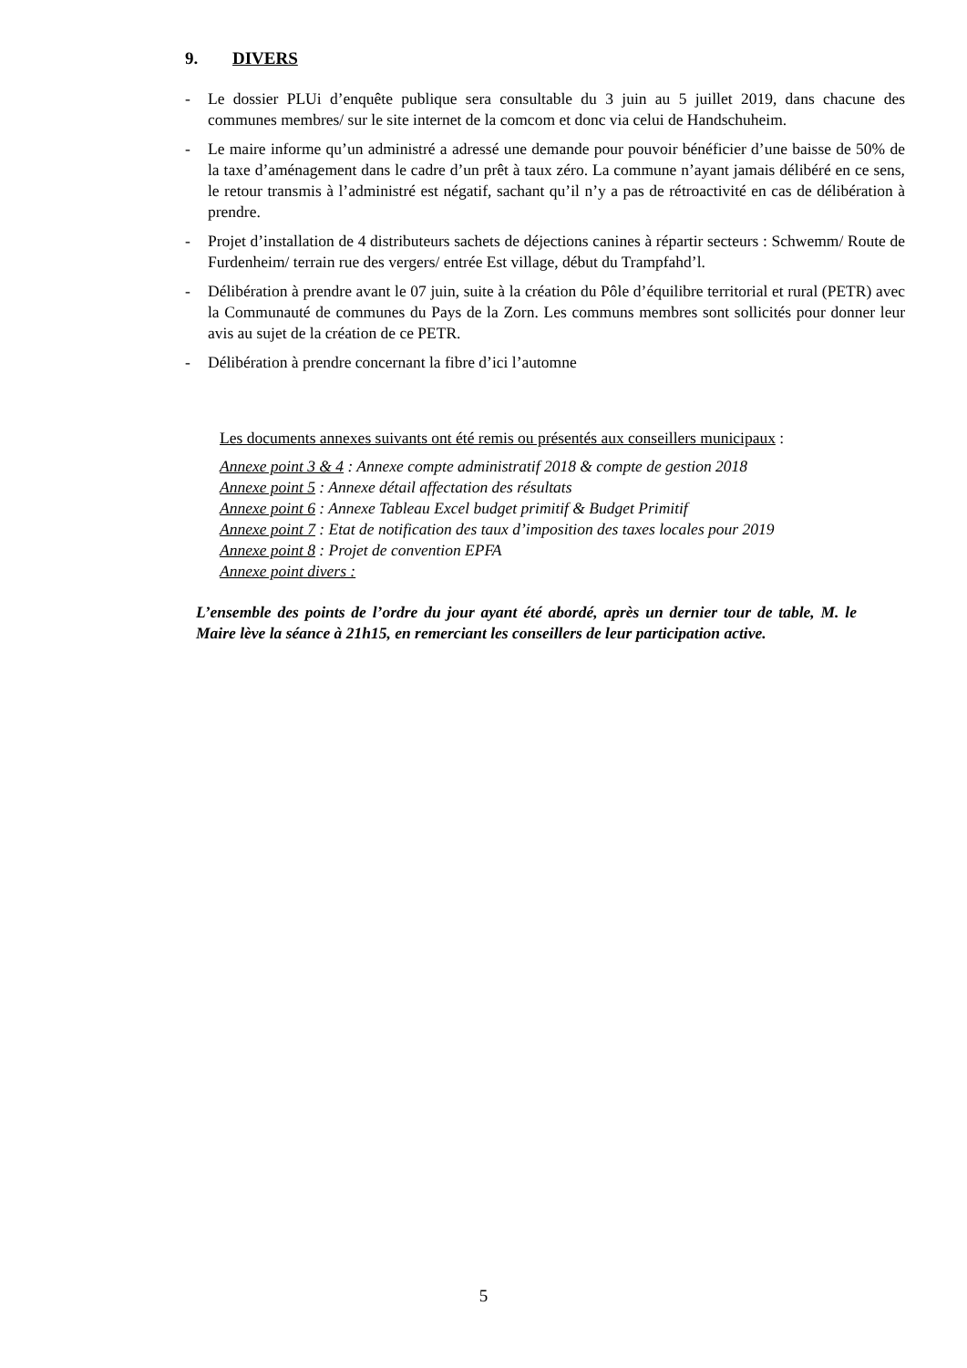9. DIVERS
- Le dossier PLUi d’enquête publique sera consultable du 3 juin au 5 juillet 2019, dans chacune des communes membres/ sur le site internet de la comcom et donc via celui de Handschuheim.
- Le maire informe qu’un administré a adressé une demande pour pouvoir bénéficier d’une baisse de 50% de la taxe d’aménagement dans le cadre d’un prêt à taux zéro. La commune n’ayant jamais délibéré en ce sens, le retour transmis à l’administré est négatif, sachant qu’il n’y a pas de rétroactivité en cas de délibération à prendre.
- Projet d’installation de 4 distributeurs sachets de déjections canines à répartir secteurs : Schwemm/ Route de Furdenheim/ terrain rue des vergers/ entrée Est village, début du Trampfahd’l.
- Délibération à prendre avant le 07 juin, suite à la création du Pôle d’équilibre territorial et rural (PETR) avec la Communauté de communes du Pays de la Zorn. Les communs membres sont sollicités pour donner leur avis au sujet de la création de ce PETR.
- Délibération à prendre concernant la fibre d’ici l’automne
Les documents annexes suivants ont été remis ou présentés aux conseillers municipaux :
Annexe point 3 & 4 : Annexe compte administratif 2018 & compte de gestion 2018
Annexe point 5 : Annexe détail affectation des résultats
Annexe point 6 : Annexe Tableau Excel budget primitif & Budget Primitif
Annexe point 7 : Etat de notification des taux d’imposition des taxes locales pour 2019
Annexe point 8 : Projet de convention EPFA
Annexe point divers :
L’ensemble des points de l’ordre du jour ayant été abordé, après un dernier tour de table, M. le Maire lève la séance à 21h15, en remerciant les conseillers de leur participation active.
5